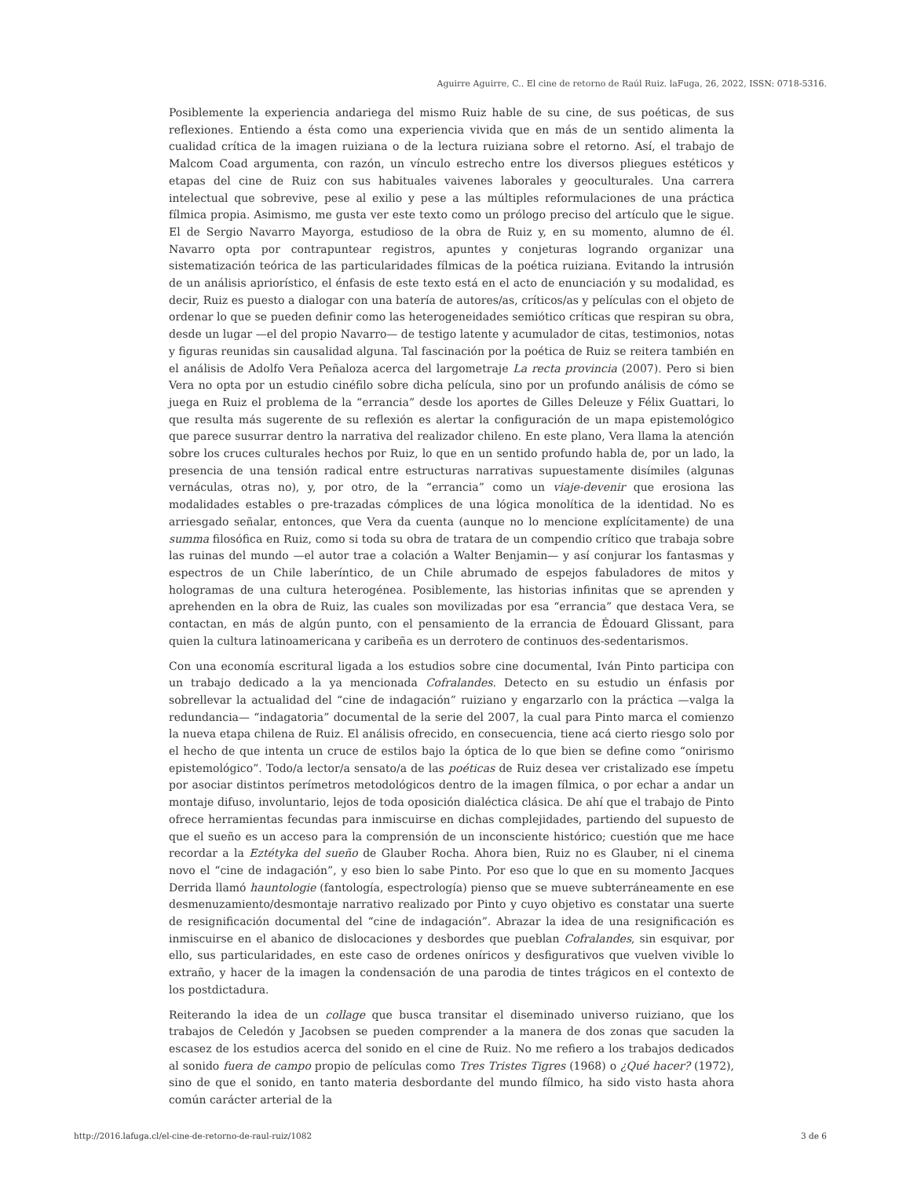Aguirre Aguirre, C.. El cine de retorno de Raúl Ruiz. laFuga, 26, 2022, ISSN: 0718-5316.
Posiblemente la experiencia andariega del mismo Ruiz hable de su cine, de sus poéticas, de sus reflexiones. Entiendo a ésta como una experiencia vivida que en más de un sentido alimenta la cualidad crítica de la imagen ruiziana o de la lectura ruiziana sobre el retorno. Así, el trabajo de Malcom Coad argumenta, con razón, un vínculo estrecho entre los diversos pliegues estéticos y etapas del cine de Ruiz con sus habituales vaivenes laborales y geoculturales. Una carrera intelectual que sobrevive, pese al exilio y pese a las múltiples reformulaciones de una práctica fílmica propia. Asimismo, me gusta ver este texto como un prólogo preciso del artículo que le sigue. El de Sergio Navarro Mayorga, estudioso de la obra de Ruiz y, en su momento, alumno de él. Navarro opta por contrapuntear registros, apuntes y conjeturas logrando organizar una sistematización teórica de las particularidades fílmicas de la poética ruiziana. Evitando la intrusión de un análisis apriorístico, el énfasis de este texto está en el acto de enunciación y su modalidad, es decir, Ruiz es puesto a dialogar con una batería de autores/as, críticos/as y películas con el objeto de ordenar lo que se pueden definir como las heterogeneidades semiótico críticas que respiran su obra, desde un lugar —el del propio Navarro— de testigo latente y acumulador de citas, testimonios, notas y figuras reunidas sin causalidad alguna. Tal fascinación por la poética de Ruiz se reitera también en el análisis de Adolfo Vera Peñaloza acerca del largometraje La recta provincia (2007). Pero si bien Vera no opta por un estudio cinéfilo sobre dicha película, sino por un profundo análisis de cómo se juega en Ruiz el problema de la “errancia” desde los aportes de Gilles Deleuze y Félix Guattari, lo que resulta más sugerente de su reflexión es alertar la configuración de un mapa epistemológico que parece susurrar dentro la narrativa del realizador chileno. En este plano, Vera llama la atención sobre los cruces culturales hechos por Ruiz, lo que en un sentido profundo habla de, por un lado, la presencia de una tensión radical entre estructuras narrativas supuestamente disímiles (algunas vernáculas, otras no), y, por otro, de la “errancia” como un viaje-devenir que erosiona las modalidades estables o pre-trazadas cómplices de una lógica monolítica de la identidad. No es arriesgado señalar, entonces, que Vera da cuenta (aunque no lo mencione explícitamente) de una summa filosófica en Ruiz, como si toda su obra de tratara de un compendio crítico que trabaja sobre las ruinas del mundo —el autor trae a colación a Walter Benjamin— y así conjurar los fantasmas y espectros de un Chile laberíntico, de un Chile abrumado de espejos fabuladores de mitos y hologramas de una cultura heterogénea. Posiblemente, las historias infinitas que se aprenden y aprehenden en la obra de Ruiz, las cuales son movilizadas por esa “errancia” que destaca Vera, se contactan, en más de algún punto, con el pensamiento de la errancia de Édouard Glissant, para quien la cultura latinoamericana y caribeña es un derrotero de continuos des-sedentarismos.
Con una economía escritural ligada a los estudios sobre cine documental, Iván Pinto participa con un trabajo dedicado a la ya mencionada Cofralandes. Detecto en su estudio un énfasis por sobrellevar la actualidad del “cine de indagación” ruiziano y engarzarlo con la práctica —valga la redundancia— “indagatoria” documental de la serie del 2007, la cual para Pinto marca el comienzo la nueva etapa chilena de Ruiz. El análisis ofrecido, en consecuencia, tiene acá cierto riesgo solo por el hecho de que intenta un cruce de estilos bajo la óptica de lo que bien se define como “onirismo epistemológico”. Todo/a lector/a sensato/a de las poéticas de Ruiz desea ver cristalizado ese ímpetu por asociar distintos perímetros metodológicos dentro de la imagen fílmica, o por echar a andar un montaje difuso, involuntario, lejos de toda oposición dialéctica clásica. De ahí que el trabajo de Pinto ofrece herramientas fecundas para inmiscuirse en dichas complejidades, partiendo del supuesto de que el sueño es un acceso para la comprensión de un inconsciente histórico; cuestión que me hace recordar a la Eztétyka del sueño de Glauber Rocha. Ahora bien, Ruiz no es Glauber, ni el cinema novo el “cine de indagación”, y eso bien lo sabe Pinto. Por eso que lo que en su momento Jacques Derrida llamó hauntologie (fantología, espectrología) pienso que se mueve subterráneamente en ese desmenuzamiento/desmontaje narrativo realizado por Pinto y cuyo objetivo es constatar una suerte de resignificación documental del “cine de indagación”. Abrazar la idea de una resignificación es inmiscuirse en el abanico de dislocaciones y desbordes que pueblan Cofralandes, sin esquivar, por ello, sus particularidades, en este caso de ordenes oníricos y desfigurativos que vuelven vivible lo extraño, y hacer de la imagen la condensación de una parodia de tintes trágicos en el contexto de los postdictadura.
Reiterando la idea de un collage que busca transitar el diseminado universo ruiziano, que los trabajos de Celedón y Jacobsen se pueden comprender a la manera de dos zonas que sacuden la escasez de los estudios acerca del sonido en el cine de Ruiz. No me refiero a los trabajos dedicados al sonido fuera de campo propio de películas como Tres Tristes Tigres (1968) o ¿Qué hacer? (1972), sino de que el sonido, en tanto materia desbordante del mundo fílmico, ha sido visto hasta ahora común carácter arterial de la
http://2016.lafuga.cl/el-cine-de-retorno-de-raul-ruiz/1082 3 de 6